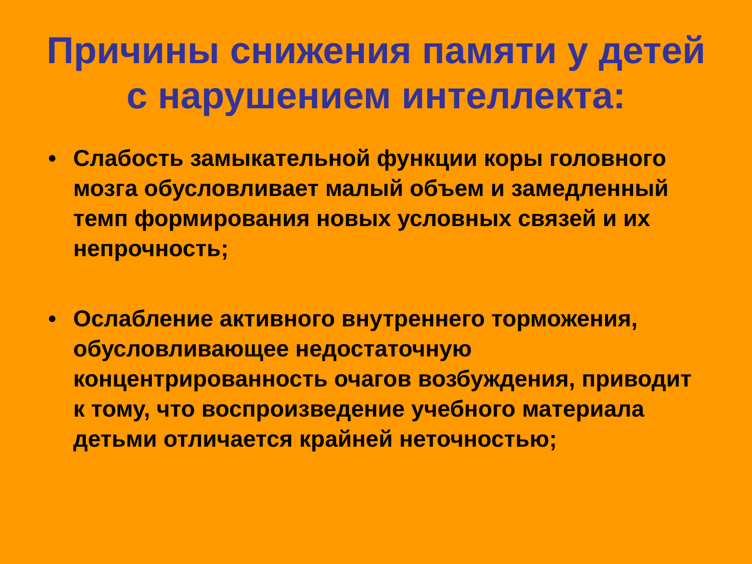Причины снижения памяти у детей
с нарушением интеллекта:
• Слабость замыкательной функции коры головного мозга обусловливает малый объем и замедленный темп формирования новых условных связей и их непрочность;
• Ослабление активного внутреннего торможения, обусловливающее недостаточную концентрированность очагов возбуждения, приводит к тому, что воспроизведение учебного материала детьми отличается крайней неточностью;